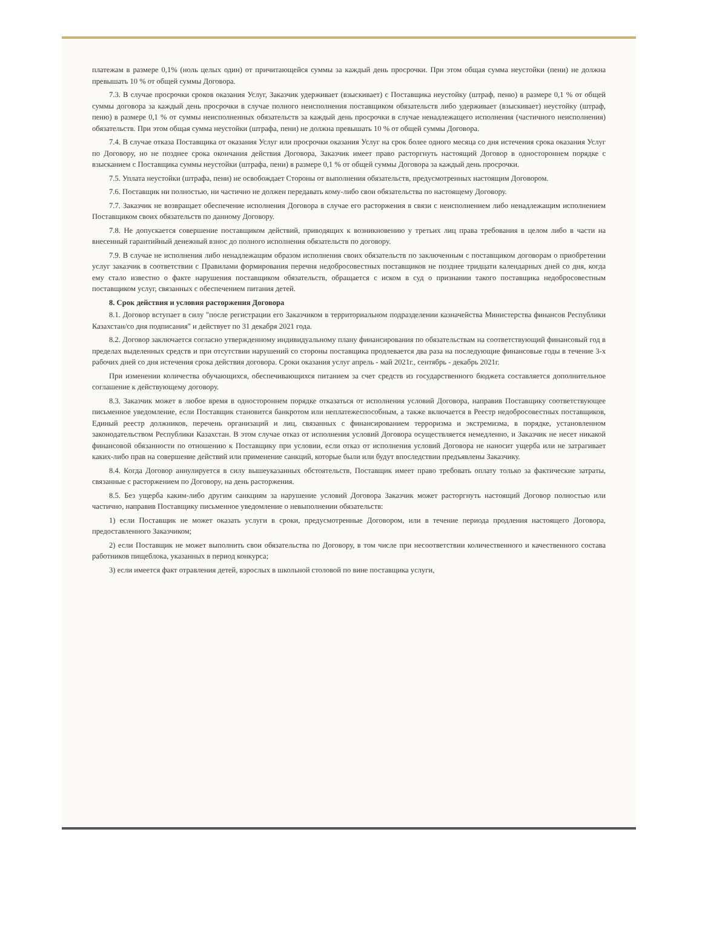платежам в размере 0,1% (ноль целых один) от причитающейся суммы за каждый день просрочки. При этом общая сумма неустойки (пени) не должна превышать 10 % от общей суммы Договора.
7.3. В случае просрочки сроков оказания Услуг, Заказчик удерживает (взыскивает) с Поставщика неустойку (штраф, пеню) в размере 0,1 % от общей суммы договора за каждый день просрочки в случае полного неисполнения поставщиком обязательств либо удерживает (взыскивает) неустойку (штраф, пеню) в размере 0,1 % от суммы неисполненных обязательств за каждый день просрочки в случае ненадлежащего исполнения (частичного неисполнения) обязательств. При этом общая сумма неустойки (штрафа, пени) не должна превышать 10 % от общей суммы Договора.
7.4. В случае отказа Поставщика от оказания Услуг или просрочки оказания Услуг на срок более одного месяца со дня истечения срока оказания Услуг по Договору, но не позднее срока окончания действия Договора, Заказчик имеет право расторгнуть настоящий Договор в одностороннем порядке с взысканием с Поставщика суммы неустойки (штрафа, пени) в размере 0,1 % от общей суммы Договора за каждый день просрочки.
7.5. Уплата неустойки (штрафа, пени) не освобождает Стороны от выполнения обязательств, предусмотренных настоящим Договором.
7.6. Поставщик ни полностью, ни частично не должен передавать кому-либо свои обязательства по настоящему Договору.
7.7. Заказчик не возвращает обеспечение исполнения Договора в случае его расторжения в связи с неисполнением либо ненадлежащим исполнением Поставщиком своих обязательств по данному Договору.
7.8. Не допускается совершение поставщиком действий, приводящих к возникновению у третьих лиц права требования в целом либо в части на внесенный гарантийный денежный взнос до полного исполнения обязательств по договору.
7.9. В случае не исполнения либо ненадлежащим образом исполнения своих обязательств по заключенным с поставщиком договорам о приобретении услуг заказчик в соответствии с Правилами формирования перечня недобросовестных поставщиков не позднее тридцати календарных дней со дня, когда ему стало известно о факте нарушения поставщиком обязательств, обращается с иском в суд о признании такого поставщика недобросовестным поставщиком услуг, связанных с обеспечением питания детей.
8. Срок действия и условия расторжения Договора
8.1. Договор вступает в силу "после регистрации его Заказчиком в территориальном подразделении казначейства Министерства финансов Республики Казахстан/со дня подписания" и действует по 31 декабря 2021 года.
8.2. Договор заключается согласно утвержденному индивидуальному плану финансирования по обязательствам на соответствующий финансовый год в пределах выделенных средств и при отсутствии нарушений со стороны поставщика продлевается два раза на последующие финансовые годы в течение 3-х рабочих дней со дня истечения срока действия договора. Сроки оказания услуг апрель - май 2021г., сентябрь - декабрь 2021г.
При изменении количества обучающихся, обеспечивающихся питанием за счет средств из государственного бюджета составляется дополнительное соглашение к действующему договору.
8.3. Заказчик может в любое время в одностороннем порядке отказаться от исполнения условий Договора, направив Поставщику соответствующее письменное уведомление, если Поставщик становится банкротом или неплатежеспособным, а также включается в Реестр недобросовестных поставщиков, Единый реестр должников, перечень организаций и лиц, связанных с финансированием терроризма и экстремизма, в порядке, установленном законодательством Республики Казахстан. В этом случае отказ от исполнения условий Договора осуществляется немедленно, и Заказчик не несет никакой финансовой обязанности по отношению к Поставщику при условии, если отказ от исполнения условий Договора не наносит ущерба или не затрагивает каких-либо прав на совершение действий или применение санкций, которые были или будут впоследствии предъявлены Заказчику.
8.4. Когда Договор аннулируется в силу вышеуказанных обстоятельств, Поставщик имеет право требовать оплату только за фактические затраты, связанные с расторжением по Договору, на день расторжения.
8.5. Без ущерба каким-либо другим санкциям за нарушение условий Договора Заказчик может расторгнуть настоящий Договор полностью или частично, направив Поставщику письменное уведомление о невыполнении обязательств:
1) если Поставщик не может оказать услуги в сроки, предусмотренные Договором, или в течение периода продления настоящего Договора, предоставленного Заказчиком;
2) если Поставщик не может выполнить свои обязательства по Договору, в том числе при несоответствии количественного и качественного состава работников пищеблока, указанных в период конкурса;
3) если имеется факт отравления детей, взрослых в школьной столовой по вине поставщика услуги,